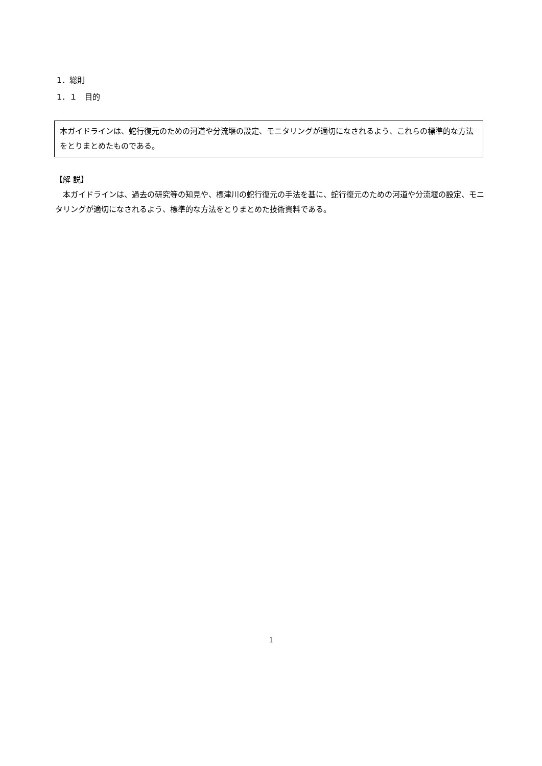1．総則
1．１　目的
本ガイドラインは、蛇行復元のための河道や分流堰の設定、モニタリングが適切になされるよう、これらの標準的な方法をとりまとめたものである。
【解 説】
本ガイドラインは、過去の研究等の知見や、標津川の蛇行復元の手法を基に、蛇行復元のための河道や分流堰の設定、モニタリングが適切になされるよう、標準的な方法をとりまとめた技術資料である。
1